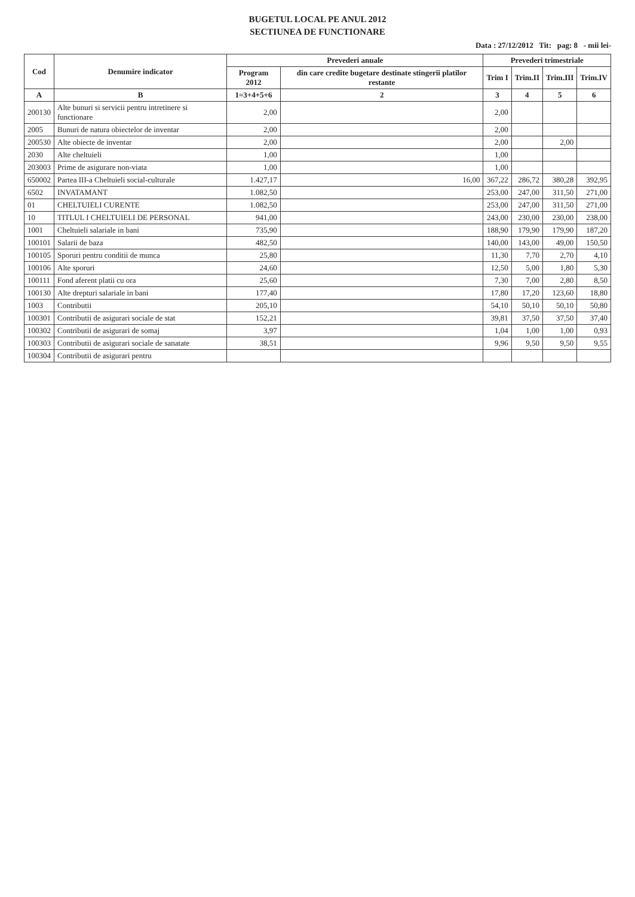BUGETUL LOCAL PE ANUL 2012
SECTIUNEA DE FUNCTIONARE
Data : 27/12/2012 Tit: pag: 8 - mii lei-
| Cod | Denumire indicator | Prevederi anuale | | Prevederi trimestriale | | | |
| --- | --- | --- | --- | --- | --- | --- | --- |
| | | Program 2012 | din care credite bugetare destinate stingerii platilor restante | Trim I | Trim.II | Trim.III | Trim.IV |
| A | B | 1=3+4+5+6 | 2 | 3 | 4 | 5 | 6 |
| 200130 | Alte bunuri si servicii pentru intretinere si functionare | 2,00 | | 2,00 | | | |
| 2005 | Bunuri de natura obiectelor de inventar | 2,00 | | 2,00 | | | |
| 200530 | Alte obiecte de inventar | 2,00 | | 2,00 | | 2,00 | |
| 2030 | Alte cheltuieli | 1,00 | | 1,00 | | | |
| 203003 | Prime de asigurare non-viata | 1,00 | | 1,00 | | | |
| 650002 | Partea III-a Cheltuieli social-culturale | 1.427,17 | 16,00 | 367,22 | 286,72 | 380,28 | 392,95 |
| 6502 | INVATAMANT | 1.082,50 | | 253,00 | 247,00 | 311,50 | 271,00 |
| 01 | CHELTUIELI CURENTE | 1.082,50 | | 253,00 | 247,00 | 311,50 | 271,00 |
| 10 | TITLUL I CHELTUIELI DE PERSONAL | 941,00 | | 243,00 | 230,00 | 230,00 | 238,00 |
| 1001 | Cheltuieli salariale in bani | 735,90 | | 188,90 | 179,90 | 179,90 | 187,20 |
| 100101 | Salarii de baza | 482,50 | | 140,00 | 143,00 | 49,00 | 150,50 |
| 100105 | Sporuri pentru conditii de munca | 25,80 | | 11,30 | 7,70 | 2,70 | 4,10 |
| 100106 | Alte sporuri | 24,60 | | 12,50 | 5,00 | 1,80 | 5,30 |
| 100111 | Fond aferent platii cu ora | 25,60 | | 7,30 | 7,00 | 2,80 | 8,50 |
| 100130 | Alte drepturi salariale in bani | 177,40 | | 17,80 | 17,20 | 123,60 | 18,80 |
| 1003 | Contributii | 205,10 | | 54,10 | 50,10 | 50,10 | 50,80 |
| 100301 | Contributii de asigurari sociale de stat | 152,21 | | 39,81 | 37,50 | 37,50 | 37,40 |
| 100302 | Contributii de asigurari de somaj | 3,97 | | 1,04 | 1,00 | 1,00 | 0,93 |
| 100303 | Contributii de asigurari sociale de sanatate | 38,51 | | 9,96 | 9,50 | 9,50 | 9,55 |
| 100304 | Contributii de asigurari pentru | | | | | | |